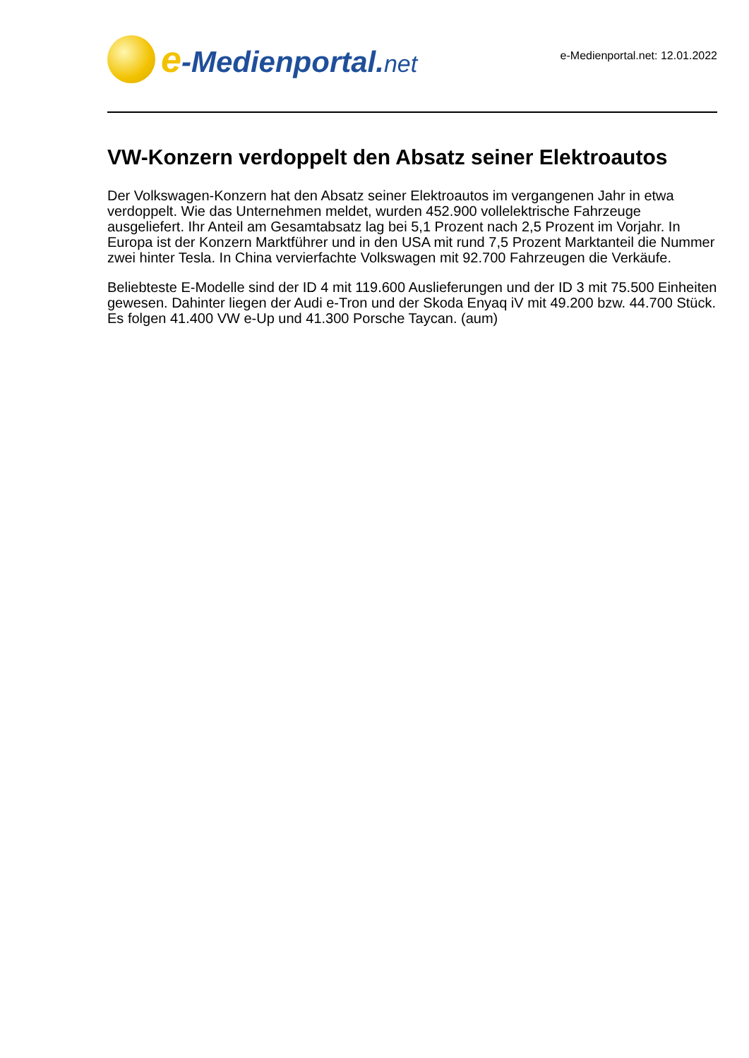e-Medienportal.net
e-Medienportal.net: 12.01.2022
VW-Konzern verdoppelt den Absatz seiner Elektroautos
Der Volkswagen-Konzern hat den Absatz seiner Elektroautos im vergangenen Jahr in etwa verdoppelt. Wie das Unternehmen meldet, wurden 452.900 vollelektrische Fahrzeuge ausgeliefert. Ihr Anteil am Gesamtabsatz lag bei 5,1 Prozent nach 2,5 Prozent im Vorjahr. In Europa ist der Konzern Marktführer und in den USA mit rund 7,5 Prozent Marktanteil die Nummer zwei hinter Tesla. In China vervierfachte Volkswagen mit 92.700 Fahrzeugen die Verkäufe.
Beliebteste E-Modelle sind der ID 4 mit 119.600 Auslieferungen und der ID 3 mit 75.500 Einheiten gewesen. Dahinter liegen der Audi e-Tron und der Skoda Enyaq iV mit 49.200 bzw. 44.700 Stück. Es folgen 41.400 VW e-Up und 41.300 Porsche Taycan. (aum)